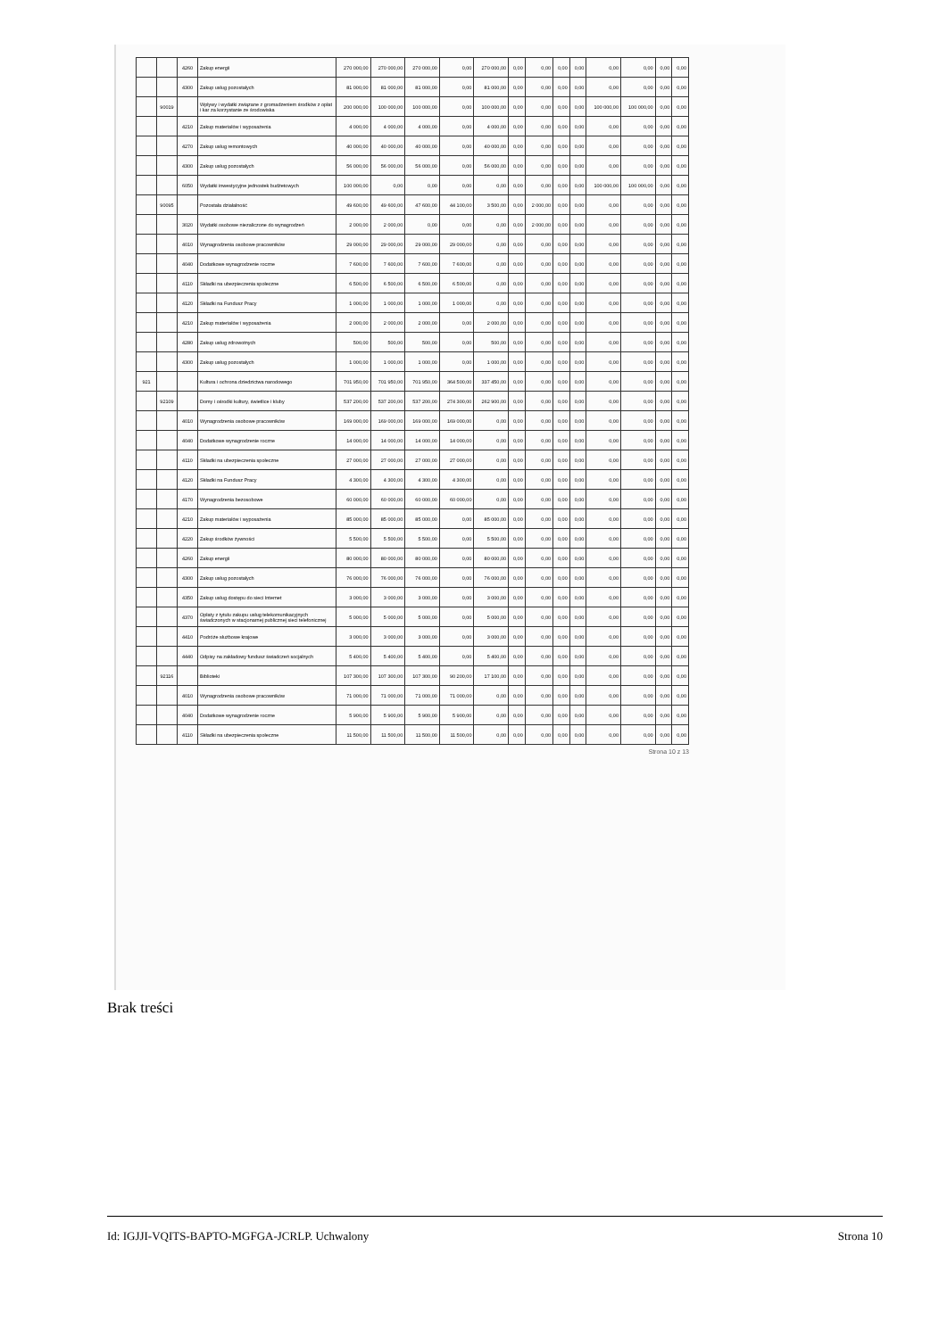| | | 4260 | Zakup energii | 270 000,00 | 270 000,00 | 270 000,00 | 0,00 | 270 000,00 | 0,00 | 0,00 | 0,00 | 0,00 | 0,00 | 0,00 | 0,00 | 0,00 |
| | | 4300 | Zakup usług pozostałych | 81 000,00 | 81 000,00 | 81 000,00 | 0,00 | 81 000,00 | 0,00 | 0,00 | 0,00 | 0,00 | 0,00 | 0,00 | 0,00 | 0,00 |
| | 90019 | | Wpływy i wydatki związane z gromadzeniem środków z opłat i kar za korzystanie ze środowiska | 200 000,00 | 100 000,00 | 100 000,00 | 0,00 | 100 000,00 | 0,00 | 0,00 | 0,00 | 0,00 | 100 000,00 | 100 000,00 | 0,00 | 0,00 |
| | | 4210 | Zakup materiałów i wyposażenia | 4 000,00 | 4 000,00 | 4 000,00 | 0,00 | 4 000,00 | 0,00 | 0,00 | 0,00 | 0,00 | 0,00 | 0,00 | 0,00 | 0,00 |
| | | 4270 | Zakup usług remontowych | 40 000,00 | 40 000,00 | 40 000,00 | 0,00 | 40 000,00 | 0,00 | 0,00 | 0,00 | 0,00 | 0,00 | 0,00 | 0,00 | 0,00 |
| | | 4300 | Zakup usług pozostałych | 56 000,00 | 56 000,00 | 56 000,00 | 0,00 | 56 000,00 | 0,00 | 0,00 | 0,00 | 0,00 | 0,00 | 0,00 | 0,00 | 0,00 |
| | | 6050 | Wydatki inwestycyjne jednostek budżetowych | 100 000,00 | 0,00 | 0,00 | 0,00 | 0,00 | 0,00 | 0,00 | 0,00 | 0,00 | 100 000,00 | 100 000,00 | 0,00 | 0,00 |
| | 90095 | | Pozostała działalność | 49 600,00 | 49 600,00 | 47 600,00 | 44 100,00 | 3 500,00 | 0,00 | 2 000,00 | 0,00 | 0,00 | 0,00 | 0,00 | 0,00 | 0,00 |
| | | 3020 | Wydatki osobowe niezaliczone do wynagrodzeń | 2 000,00 | 2 000,00 | 0,00 | 0,00 | 0,00 | 0,00 | 2 000,00 | 0,00 | 0,00 | 0,00 | 0,00 | 0,00 | 0,00 |
| | | 4010 | Wynagrodzenia osobowe pracowników | 29 000,00 | 29 000,00 | 29 000,00 | 29 000,00 | 0,00 | 0,00 | 0,00 | 0,00 | 0,00 | 0,00 | 0,00 | 0,00 | 0,00 |
| | | 4040 | Dodatkowe wynagrodzenie roczne | 7 600,00 | 7 600,00 | 7 600,00 | 7 600,00 | 0,00 | 0,00 | 0,00 | 0,00 | 0,00 | 0,00 | 0,00 | 0,00 | 0,00 |
| | | 4110 | Składki na ubezpieczenia społeczne | 6 500,00 | 6 500,00 | 6 500,00 | 6 500,00 | 0,00 | 0,00 | 0,00 | 0,00 | 0,00 | 0,00 | 0,00 | 0,00 | 0,00 |
| | | 4120 | Składki na Fundusz Pracy | 1 000,00 | 1 000,00 | 1 000,00 | 1 000,00 | 0,00 | 0,00 | 0,00 | 0,00 | 0,00 | 0,00 | 0,00 | 0,00 | 0,00 |
| | | 4210 | Zakup materiałów i wyposażenia | 2 000,00 | 2 000,00 | 2 000,00 | 0,00 | 2 000,00 | 0,00 | 0,00 | 0,00 | 0,00 | 0,00 | 0,00 | 0,00 | 0,00 |
| | | 4280 | Zakup usług zdrowotnych | 500,00 | 500,00 | 500,00 | 0,00 | 500,00 | 0,00 | 0,00 | 0,00 | 0,00 | 0,00 | 0,00 | 0,00 | 0,00 |
| | | 4300 | Zakup usług pozostałych | 1 000,00 | 1 000,00 | 1 000,00 | 0,00 | 1 000,00 | 0,00 | 0,00 | 0,00 | 0,00 | 0,00 | 0,00 | 0,00 | 0,00 |
| 921 | | | Kultura i ochrona dziedzictwa narodowego | 701 950,00 | 701 950,00 | 701 950,00 | 364 500,00 | 337 450,00 | 0,00 | 0,00 | 0,00 | 0,00 | 0,00 | 0,00 | 0,00 | 0,00 |
| | 92109 | | Domy i ośrodki kultury, świetlice i kluby | 537 200,00 | 537 200,00 | 537 200,00 | 274 300,00 | 262 900,00 | 0,00 | 0,00 | 0,00 | 0,00 | 0,00 | 0,00 | 0,00 | 0,00 |
| | | 4010 | Wynagrodzenia osobowe pracowników | 169 000,00 | 169 000,00 | 169 000,00 | 169 000,00 | 0,00 | 0,00 | 0,00 | 0,00 | 0,00 | 0,00 | 0,00 | 0,00 | 0,00 |
| | | 4040 | Dodatkowe wynagrodzenie roczne | 14 000,00 | 14 000,00 | 14 000,00 | 14 000,00 | 0,00 | 0,00 | 0,00 | 0,00 | 0,00 | 0,00 | 0,00 | 0,00 | 0,00 |
| | | 4110 | Składki na ubezpieczenia społeczne | 27 000,00 | 27 000,00 | 27 000,00 | 27 000,00 | 0,00 | 0,00 | 0,00 | 0,00 | 0,00 | 0,00 | 0,00 | 0,00 | 0,00 |
| | | 4120 | Składki na Fundusz Pracy | 4 300,00 | 4 300,00 | 4 300,00 | 4 300,00 | 0,00 | 0,00 | 0,00 | 0,00 | 0,00 | 0,00 | 0,00 | 0,00 | 0,00 |
| | | 4170 | Wynagrodzenia bezosobowe | 60 000,00 | 60 000,00 | 60 000,00 | 60 000,00 | 0,00 | 0,00 | 0,00 | 0,00 | 0,00 | 0,00 | 0,00 | 0,00 | 0,00 |
| | | 4210 | Zakup materiałów i wyposażenia | 85 000,00 | 85 000,00 | 85 000,00 | 0,00 | 85 000,00 | 0,00 | 0,00 | 0,00 | 0,00 | 0,00 | 0,00 | 0,00 | 0,00 |
| | | 4220 | Zakup środków żywności | 5 500,00 | 5 500,00 | 5 500,00 | 0,00 | 5 500,00 | 0,00 | 0,00 | 0,00 | 0,00 | 0,00 | 0,00 | 0,00 | 0,00 |
| | | 4260 | Zakup energii | 80 000,00 | 80 000,00 | 80 000,00 | 0,00 | 80 000,00 | 0,00 | 0,00 | 0,00 | 0,00 | 0,00 | 0,00 | 0,00 | 0,00 |
| | | 4300 | Zakup usług pozostałych | 76 000,00 | 76 000,00 | 76 000,00 | 0,00 | 76 000,00 | 0,00 | 0,00 | 0,00 | 0,00 | 0,00 | 0,00 | 0,00 | 0,00 |
| | | 4350 | Zakup usług dostępu do sieci Internet | 3 000,00 | 3 000,00 | 3 000,00 | 0,00 | 3 000,00 | 0,00 | 0,00 | 0,00 | 0,00 | 0,00 | 0,00 | 0,00 | 0,00 |
| | | 4370 | Opłaty z tytułu zakupu usług telekomunikacyjnych świadczonych w stacjonarnej publicznej sieci telefonicznej | 5 000,00 | 5 000,00 | 5 000,00 | 0,00 | 5 000,00 | 0,00 | 0,00 | 0,00 | 0,00 | 0,00 | 0,00 | 0,00 | 0,00 |
| | | 4410 | Podróże służbowe krajowe | 3 000,00 | 3 000,00 | 3 000,00 | 0,00 | 3 000,00 | 0,00 | 0,00 | 0,00 | 0,00 | 0,00 | 0,00 | 0,00 | 0,00 |
| | | 4440 | Odpisy na zakładowy fundusz świadczeń socjalnych | 5 400,00 | 5 400,00 | 5 400,00 | 0,00 | 5 400,00 | 0,00 | 0,00 | 0,00 | 0,00 | 0,00 | 0,00 | 0,00 | 0,00 |
| | 92116 | | Biblioteki | 107 300,00 | 107 300,00 | 107 300,00 | 90 200,00 | 17 100,00 | 0,00 | 0,00 | 0,00 | 0,00 | 0,00 | 0,00 | 0,00 | 0,00 |
| | | 4010 | Wynagrodzenia osobowe pracowników | 71 000,00 | 71 000,00 | 71 000,00 | 71 000,00 | 0,00 | 0,00 | 0,00 | 0,00 | 0,00 | 0,00 | 0,00 | 0,00 | 0,00 |
| | | 4040 | Dodatkowe wynagrodzenie roczne | 5 900,00 | 5 900,00 | 5 900,00 | 5 900,00 | 0,00 | 0,00 | 0,00 | 0,00 | 0,00 | 0,00 | 0,00 | 0,00 | 0,00 |
| | | 4110 | Składki na ubezpieczenia społeczne | 11 500,00 | 11 500,00 | 11 500,00 | 11 500,00 | 0,00 | 0,00 | 0,00 | 0,00 | 0,00 | 0,00 | 0,00 | 0,00 | 0,00 |
Strona 10 z 13
Brak treści
Id: IGJJI-VQITS-BAPTO-MGFGA-JCRLP. Uchwalony Strona 10